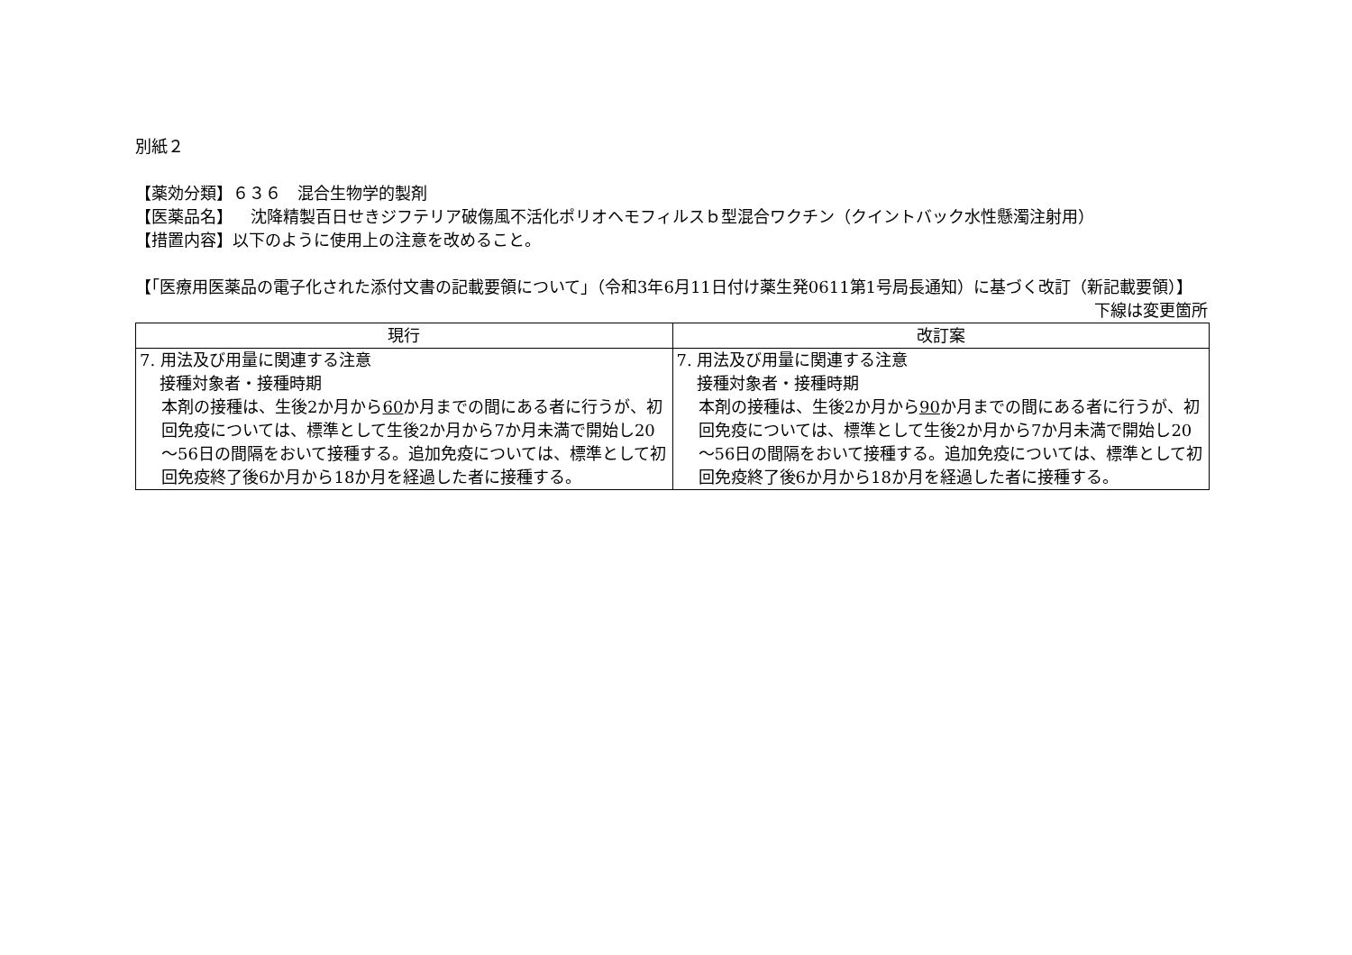別紙２
【薬効分類】６３６　混合生物学的製剤
【医薬品名】 沈降精製百日せきジフテリア破傷風不活化ポリオヘモフィルスｂ型混合ワクチン（クイントバック水性懸濁注射用）
【措置内容】以下のように使用上の注意を改めること。
【「医療用医薬品の電子化された添付文書の記載要領について」（令和3年6月11日付け薬生発0611第1号局長通知）に基づく改訂（新記載要領）】
下線は変更箇所
| 現行 | 改訂案 |
| --- | --- |
| 7. 用法及び用量に関連する注意 接種対象者・接種時期 本剤の接種は、生後2か月から 60 か月までの間にある者に行うが、初回免疫については、標準として生後2か月から7か月未満で開始し20～56日の間隔をおいて接種する。追加免疫については、標準として初回免疫終了後6か月から18か月を経過した者に接種する。 | 7. 用法及び用量に関連する注意 接種対象者・接種時期 本剤の接種は、生後2か月から 90 か月までの間にある者に行うが、初回免疫については、標準として生後2か月から7か月未満で開始し20～56日の間隔をおいて接種する。追加免疫については、標準として初回免疫終了後6か月から18か月を経過した者に接種する。 |